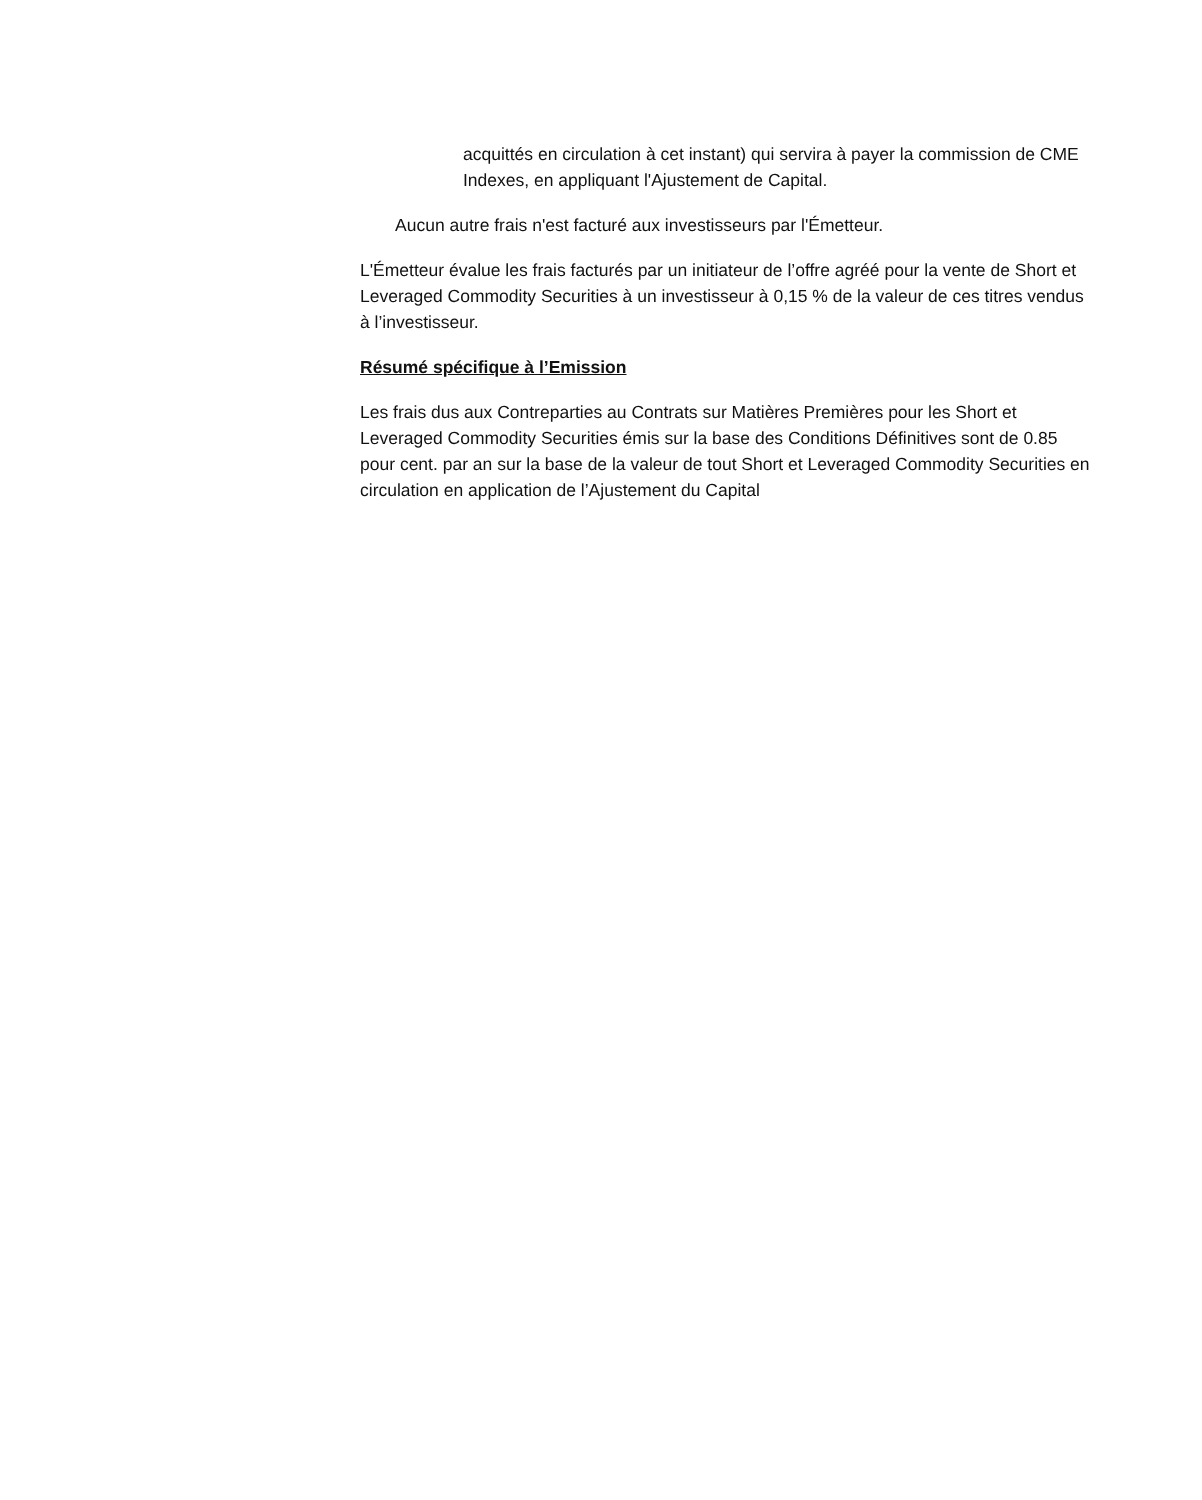acquittés en circulation à cet instant) qui servira à payer la commission de CME Indexes, en appliquant l'Ajustement de Capital.
Aucun autre frais n'est facturé aux investisseurs par l'Émetteur.
L'Émetteur évalue les frais facturés par un initiateur de l’offre agréé pour la vente de Short et Leveraged Commodity Securities à un investisseur à 0,15 % de la valeur de ces titres vendus à l’investisseur.
Résumé spécifique à l’Emission
Les frais dus aux Contreparties au Contrats sur Matières Premières pour les Short et Leveraged Commodity Securities émis sur la base des Conditions Définitives sont de 0.85 pour cent. par an sur la base de la valeur de tout Short et Leveraged Commodity Securities en circulation en application de l’Ajustement du Capital